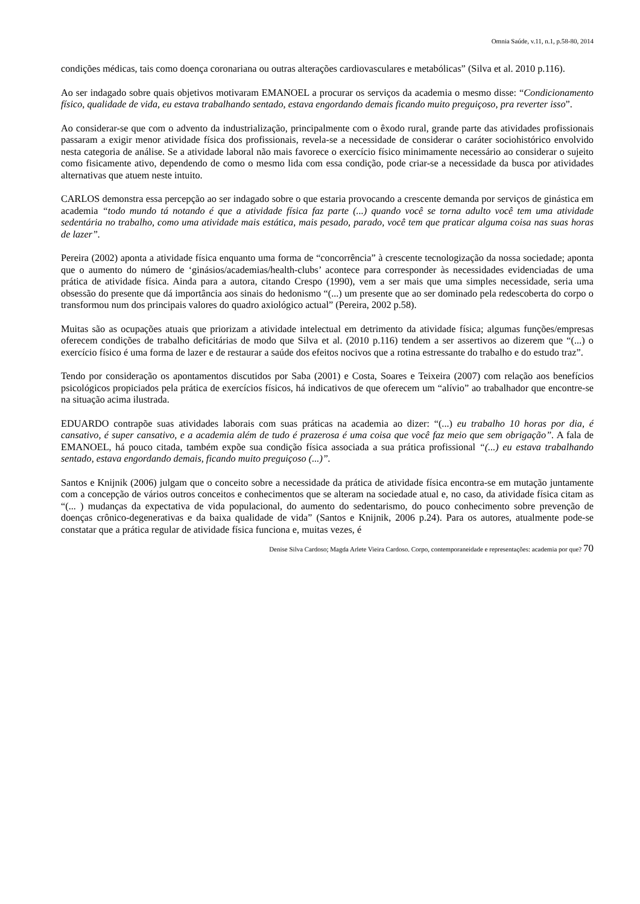Omnia Saúde, v.11, n.1, p.58-80, 2014
condições médicas, tais como doença coronariana ou outras alterações cardiovasculares e metabólicas” (Silva et al. 2010 p.116).
Ao ser indagado sobre quais objetivos motivaram EMANOEL a procurar os serviços da academia o mesmo disse: “Condicionamento físico, qualidade de vida, eu estava trabalhando sentado, estava engordando demais ficando muito preguiçoso, pra reverter isso”.
Ao considerar-se que com o advento da industrialização, principalmente com o êxodo rural, grande parte das atividades profissionais passaram a exigir menor atividade física dos profissionais, revela-se a necessidade de considerar o caráter sociohistórico envolvido nesta categoria de análise. Se a atividade laboral não mais favorece o exercício físico minimamente necessário ao considerar o sujeito como fisicamente ativo, dependendo de como o mesmo lida com essa condição, pode criar-se a necessidade da busca por atividades alternativas que atuem neste intuito.
CARLOS demonstra essa percepção ao ser indagado sobre o que estaria provocando a crescente demanda por serviços de ginástica em academia “todo mundo tá notando é que a atividade física faz parte (...) quando você se torna adulto você tem uma atividade sedentária no trabalho, como uma atividade mais estática, mais pesado, parado, você tem que praticar alguma coisa nas suas horas de lazer”.
Pereira (2002) aponta a atividade física enquanto uma forma de “concorrência” à crescente tecnologização da nossa sociedade; aponta que o aumento do número de ‘ginásios/academias/health-clubs’ acontece para corresponder às necessidades evidenciadas de uma prática de atividade física. Ainda para a autora, citando Crespo (1990), vem a ser mais que uma simples necessidade, seria uma obsessão do presente que dá importância aos sinais do hedonismo “(...) um presente que ao ser dominado pela redescoberta do corpo o transformou num dos principais valores do quadro axiológico actual” (Pereira, 2002 p.58).
Muitas são as ocupações atuais que priorizam a atividade intelectual em detrimento da atividade física; algumas funções/empresas oferecem condições de trabalho deficitárias de modo que Silva et al. (2010 p.116) tendem a ser assertivos ao dizerem que “(...) o exercício físico é uma forma de lazer e de restaurar a saúde dos efeitos nocivos que a rotina estressante do trabalho e do estudo traz”.
Tendo por consideração os apontamentos discutidos por Saba (2001) e Costa, Soares e Teixeira (2007) com relação aos benefícios psicológicos propiciados pela prática de exercícios físicos, há indicativos de que oferecem um “alívio” ao trabalhador que encontre-se na situação acima ilustrada.
EDUARDO contrapõe suas atividades laborais com suas práticas na academia ao dizer: “(...) eu trabalho 10 horas por dia, é cansativo, é super cansativo, e a academia além de tudo é prazerosa é uma coisa que você faz meio que sem obrigação”. A fala de EMANOEL, há pouco citada, também expõe sua condição física associada a sua prática profissional “(...) eu estava trabalhando sentado, estava engordando demais, ficando muito preguiçoso (...)”.
Santos e Knijnik (2006) julgam que o conceito sobre a necessidade da prática de atividade física encontra-se em mutação juntamente com a concepção de vários outros conceitos e conhecimentos que se alteram na sociedade atual e, no caso, da atividade física citam as “(... ) mudanças da expectativa de vida populacional, do aumento do sedentarismo, do pouco conhecimento sobre prevenção de doenças crônico-degenerativas e da baixa qualidade de vida” (Santos e Knijnik, 2006 p.24). Para os autores, atualmente pode-se constatar que a prática regular de atividade física funciona e, muitas vezes, é
Denise Silva Cardoso; Magda Arlete Vieira Cardoso. Corpo, contemporaneidade e representações: academia por que? 70